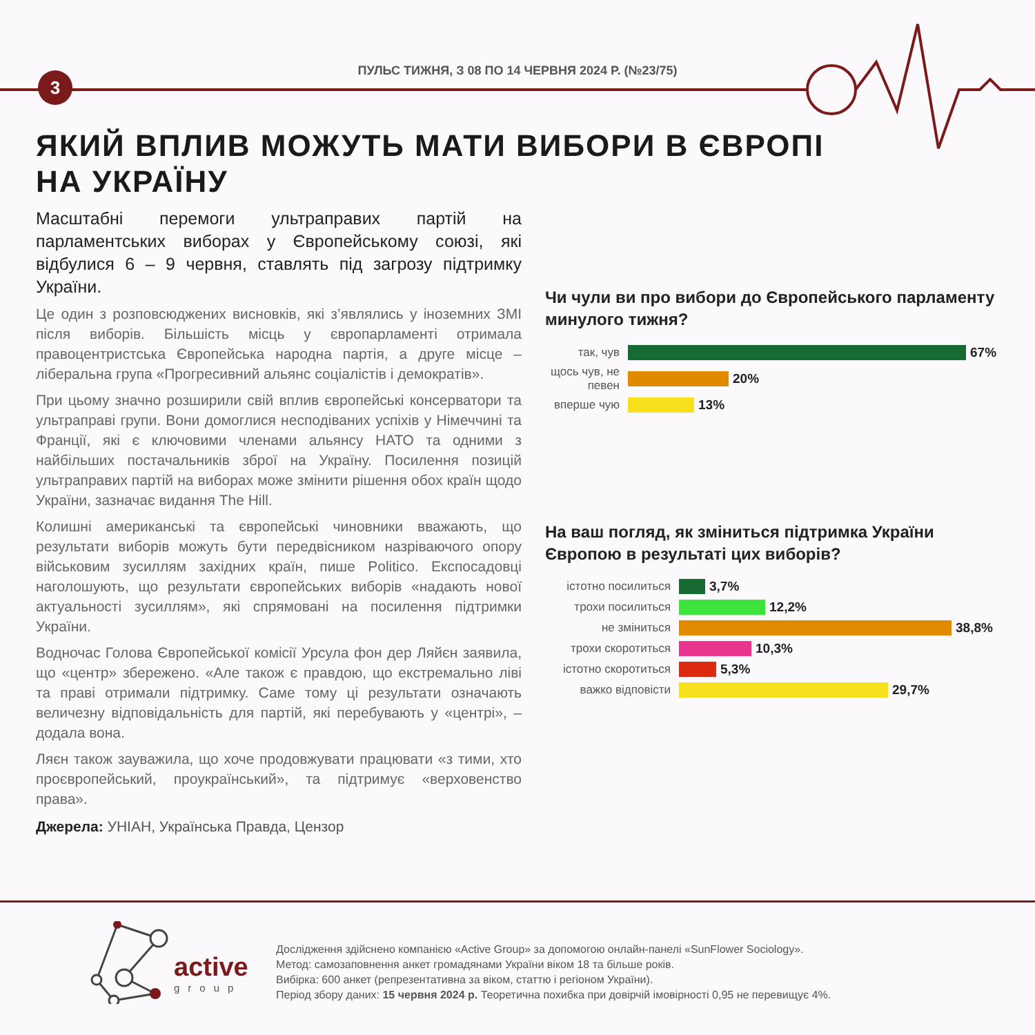3
ПУЛЬС ТИЖНЯ, З 08 ПО 14 ЧЕРВНЯ 2024 Р. (№23/75)
ЯКИЙ ВПЛИВ МОЖУТЬ МАТИ ВИБОРИ В ЄВРОПІ
НА УКРАЇНУ
Масштабні перемоги ультраправих партій на парламентських виборах у Європейському союзі, які відбулися 6 – 9 червня, ставлять під загрозу підтримку України.
Це один з розповсюджених висновків, які з’являлись у іноземних ЗМІ після виборів. Більшість місць у європарламенті отримала правоцентристська Європейська народна партія, а друге місце – ліберальна група «Прогресивний альянс соціалістів і демократів».
При цьому значно розширили свій вплив європейські консерватори та ультраправі групи. Вони домоглися несподіваних успіхів у Німеччині та Франції, які є ключовими членами альянсу НАТО та одними з найбільших постачальників зброї на Україну. Посилення позицій ультраправих партій на виборах може змінити рішення обох країн щодо України, зазначає видання The Hill.
Колишні американські та європейські чиновники вважають, що результати виборів можуть бути передвісником назріваючого опору військовим зусиллям західних країн, пише Politico. Експосадовці наголошують, що результати європейських виборів «надають нової актуальності зусиллям», які спрямовані на посилення підтримки України.
Водночас Голова Європейської комісії Урсула фон дер Ляйєн заявила, що «центр» збережено. «Але також є правдою, що екстремально ліві та праві отримали підтримку. Саме тому ці результати означають величезну відповідальність для партій, які перебувають у «центрі», – додала вона.
Ляєн також зауважила, що хоче продовжувати працювати «з тими, хто проєвропейський, проукраїнський», та підтримує «верховенство права».
Джерела: УНІАН, Українська Правда, Цензор
Чи чули ви про вибори до Європейського парламенту минулого тижня?
так, чув 67%
щось чув, не певен
20%
вперше чую 13%
На ваш погляд, як зміниться підтримка України Європою в результаті цих виборів?
істотно посилиться
3,7%
трохи посилиться 12,2%
не зміниться 38,8%
трохи скоротиться 10,3%
істотно скоротиться
5,3%
важко відповісти 29,7%
active
group
Дослідження здійснено компанією «Active Group» за допомогою онлайн-панелі «SunFlower Sociology».
Метод: самозаповнення анкет громадянами України віком 18 та більше років.
Вибірка: 600 анкет (репрезентативна за віком, статтю і регіоном України).
Період збору даних: 15 червня 2024 р. Теоретична похибка при довірчій імовірності 0,95 не перевищує 4%.